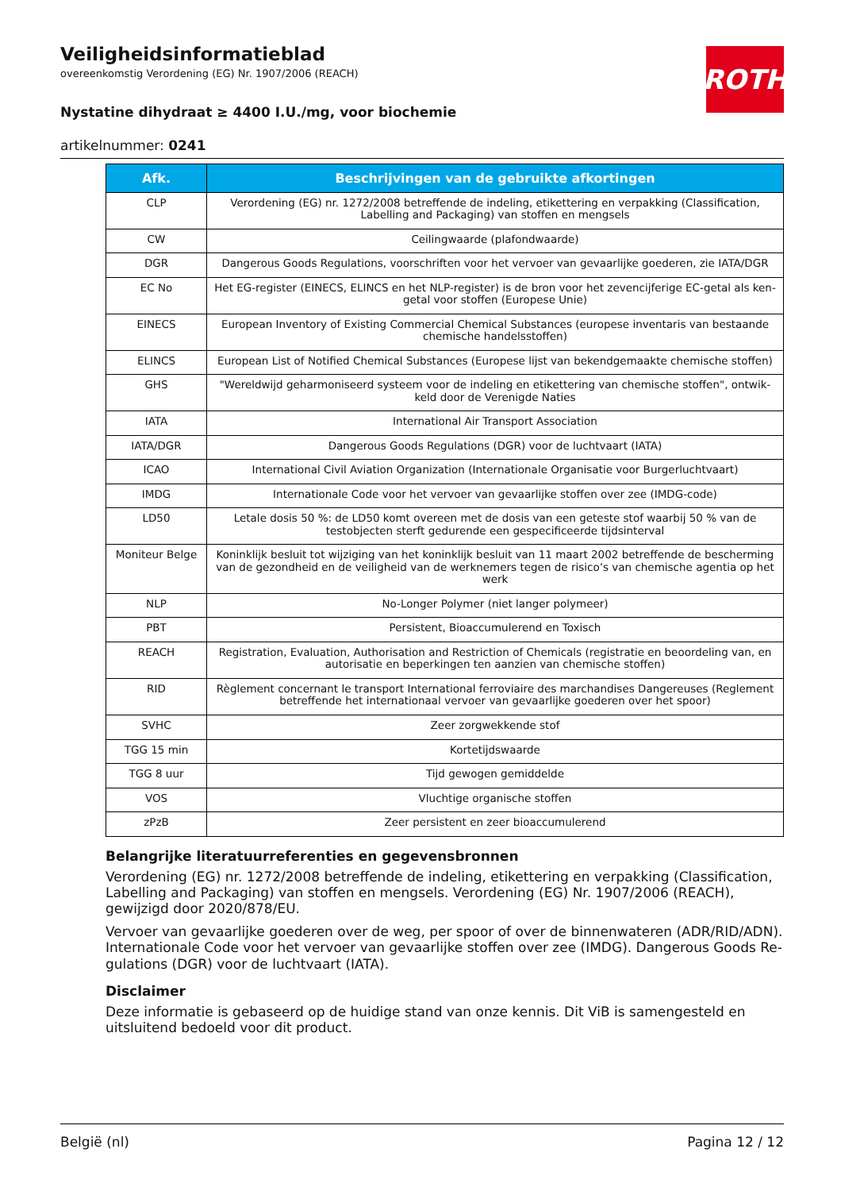ROTH
Veiligheidsinformatieblad
overeenkomstig Verordening (EG) Nr. 1907/2006 (REACH)
Nystatine dihydraat ≥ 4400 I.U./mg, voor biochemie
artikelnummer: 0241
| Afk. | Beschrijvingen van de gebruikte afkortingen |
| --- | --- |
| CLP | Verordening (EG) nr. 1272/2008 betreffende de indeling, etikettering en verpakking (Classification, Label­ling and Packaging) van stoffen en mengsels |
| CW | Ceilingwaarde (plafondwaarde) |
| DGR | Dangerous Goods Regulations, voorschriften voor het vervoer van gevaarlijke goederen, zie IATA/DGR |
| EC No | Het EG-register (EINECS, ELINCS en het NLP-register) is de bron voor het zevencijferige EC-getal als ken­getal voor stoffen (Europese Unie) |
| EINECS | European Inventory of Existing Commercial Chemical Substances (europese inventaris van bestaande chemische handelsstoffen) |
| ELINCS | European List of Notified Chemical Substances (Europese lijst van bekendgemaakte chemische stoffen) |
| GHS | "Wereldwijd geharmoniseerd systeem voor de indeling en etikettering van chemische stoffen", ontwik­keld door de Verenigde Naties |
| IATA | International Air Transport Association |
| IATA/DGR | Dangerous Goods Regulations (DGR) voor de luchtvaart (IATA) |
| ICAO | International Civil Aviation Organization (Internationale Organisatie voor Burgerluchtvaart) |
| IMDG | Internationale Code voor het vervoer van gevaarlijke stoffen over zee (IMDG-code) |
| LD50 | Letale dosis 50 %: de LD50 komt overeen met de dosis van een geteste stof waarbij 50 % van de testob­jecten sterft gedurende een gespecificeerde tijdsinterval |
| Moniteur Belge | Koninklijk besluit tot wijziging van het koninklijk besluit van 11 maart 2002 betreffende de bescherming van de gezondheid en de veiligheid van de werknemers tegen de risico’s van chemische agentia op het werk |
| NLP | No-Longer Polymer (niet langer polymeer) |
| PBT | Persistent, Bioaccumulerend en Toxisch |
| REACH | Registration, Evaluation, Authorisation and Restriction of Chemicals (registratie en beoordeling van, en autorisatie en beperkingen ten aanzien van chemische stoffen) |
| RID | Règlement concernant le transport International ferroviaire des marchandises Dangereuses (Reglement betreffende het internationaal vervoer van gevaarlijke goederen over het spoor) |
| SVHC | Zeer zorgwekkende stof |
| TGG 15 min | Kortetijdswaarde |
| TGG 8 uur | Tijd gewogen gemiddelde |
| VOS | Vluchtige organische stoffen |
| zPzB | Zeer persistent en zeer bioaccumulerend |
Belangrijke literatuurreferenties en gegevensbronnen
Verordening (EG) nr. 1272/2008 betreffende de indeling, etikettering en verpakking (Classification, La­belling and Packaging) van stoffen en mengsels. Verordening (EG) Nr. 1907/2006 (REACH), gewijzigd door 2020/878/EU.
Vervoer van gevaarlijke goederen over de weg, per spoor of over de binnenwateren (ADR/RID/ADN). Internationale Code voor het vervoer van gevaarlijke stoffen over zee (IMDG). Dangerous Goods Re­gulations (DGR) voor de luchtvaart (IATA).
Disclaimer
Deze informatie is gebaseerd op de huidige stand van onze kennis. Dit ViB is samengesteld en uitslui­tend bedoeld voor dit product.
België (nl) Pagina 12 / 12